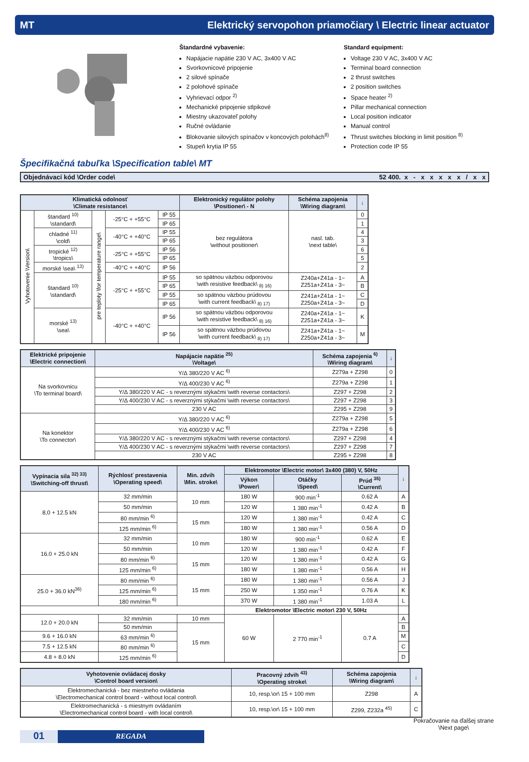MT Elektrický servopohon priamočiary \ Electric linear actuator
Štandardné vybavenie:
Napájacie napätie 230 V AC, 3x400 V AC
Svorkovnicové pripojenie
2 silové spínače
2 polohové spínače
Vyhrievací odpor <sup>2)</sup>
Mechanické pripojenie stlpikové
Miestny ukazovateľ polohy
Ručné ovládanie
Blokovanie silových spínačov v koncových polohách<sup>8)</sup>
Stupeň krytia IP 55
Standard equipment:
Voltage 230 V AC, 3x400 V AC
Terminal board connection
2 thrust switches
2 position switches
Space heater <sup>2)</sup>
Pillar mechanical connection
Local position indicator
Manual control
Thrust switches blocking in limit position <sup>8)</sup>
Protection code IP 55
Špecifikačná tabuľka \Specification table\ MT
Objednávací kód \Order code\ 52 400. x - x x x x x / x x
| Klimatická odolnosť \Climate resistance\ | | | | | Elektronický regulátor polohy \Positioner\ - N | Schéma zapojenia \Wiring diagram\ | ↓ |
| --- | --- | --- | --- | --- | --- | --- | --- |
| Vyhotovenie \Version\ | štandard <sup>10)</sup> \standard\ | pre teploty \for temperature range\ | -25°C + +55°C | IP 55 | bez regulátora \without positioner\ | nasl. tab. \next table\ | 0 |
| | | | | IP 65 | | | 1 |
| | chladné <sup>11)</sup> \cold\ | | -40°C + +40°C | IP 55 | | | 4 |
| | | | | IP 65 | | | 3 |
| | tropické <sup>12)</sup> \tropics\ | | -25°C + +55°C | IP 56 | | | 6 |
| | | | | IP 65 | | | 5 |
| | morské \sea\ <sup>13)</sup> | | -40°C + +40°C | IP 56 | | | 2 |
| | štandard <sup>10)</sup> \standard\ | | -25°C + +55°C | IP 55 | so spätnou väzbou odporovou \with resistive feedback\ <sub>8) 16)</sub> | Z240a+Z41a - 1~ Z251a+Z41a - 3~ | A |
| | | | | IP 65 | | | B |
| | | | | IP 55 | so spätnou väzbou prúdovou \with current feedback\ <sub>8) 17)</sub> | Z241a+Z41a - 1~ Z250a+Z41a - 3~ | C |
| | | | | IP 65 | | | D |
| | morské <sup>13)</sup> \sea\ | | -40°C + +40°C | IP 56 | so spätnou väzbou odporovou \with resistive feedback\ <sub>8) 16)</sub> | Z240a+Z41a - 1~ Z251a+Z41a - 3~ | K |
| | | | | IP 56 | so spätnou väzbou prúdovou \with current feedback\ <sub>8) 17)</sub> | Z241a+Z41a - 1~ Z250a+Z41a - 3~ | M |
| Elektrické pripojenie \Electric connection\ | Napájacie napätie <sup>25)</sup> \Voltage\ | Schéma zapojenia <sup>6)</sup> \Wiring diagram\ | ↓ |
| --- | --- | --- | --- |
| Na svorkovnicu \To terminal board\ | Y/Δ 380/220 V AC <sup>6)</sup> | Z279a + Z298 | 0 |
| | Y/Δ 400/230 V AC <sup>6)</sup> | Z279a + Z298 | 1 |
| | Y/Δ 380/220 V AC - s reverznými stýkačmi \with reverse contactors\ | Z297 + Z298 | 2 |
| | Y/Δ 400/230 V AC - s reverznými stýkačmi \with reverse contactors\ | Z297 + Z298 | 3 |
| | 230 V AC | Z295 + Z298 | 9 |
| Na konektor \To connector\ | Y/Δ 380/220 V AC <sup>6)</sup> | Z279a + Z298 | 5 |
| | Y/Δ 400/230 V AC <sup>6)</sup> | Z279a + Z298 | 6 |
| | Y/Δ 380/220 V AC - s reverznými stýkačmi \with reverse contactors\ | Z297 + Z298 | 4 |
| | Y/Δ 400/230 V AC - s reverznými stýkačmi \with reverse contactors\ | Z297 + Z298 | 7 |
| | 230 V AC | Z295 + Z298 | 8 |
| Vypínacia sila <sup>32) 33)</sup> \Switching-off thrust\ | Rýchlosť prestavenia \Operating speed\ | Min. zdvih \Min. stroke\ | Elektromotor \Electric motor\ 3x400 (380) V, 50Hz | | | ↓ |
| --- | --- | --- | --- | --- | --- | --- |
| | | | Výkon \Power\ | Otáčky \Speed\ | Prúd <sup>35)</sup> \Current\ | |
| 8,0 + 12.5 kN | 32 mm/min | 10 mm | 180 W | 900 min<sup>-1</sup> | 0.62 A | A |
| | 50 mm/min | | 120 W | 1 380 min<sup>-1</sup> | 0.42 A | B |
| | 80 mm/min <sup>6)</sup> | 15 mm | 120 W | 1 380 min<sup>-1</sup> | 0.42 A | C |
| | 125 mm/min <sup>6)</sup> | | 180 W | 1 380 min<sup>-1</sup> | 0.56 A | D |
| 16.0 + 25.0 kN | 32 mm/min | 10 mm | 180 W | 900 min<sup>-1</sup> | 0.62 A | E |
| | 50 mm/min | | 120 W | 1 380 min<sup>-1</sup> | 0.42 A | F |
| | 80 mm/min <sup>6)</sup> | 15 mm | 120 W | 1 380 min<sup>-1</sup> | 0.42 A | G |
| | 125 mm/min <sup>6)</sup> | | 180 W | 1 380 min<sup>-1</sup> | 0.56 A | H |
| 25.0 + 36.0 kN<sup>36)</sup> | 80 mm/min <sup>6)</sup> | 15 mm | 180 W | 1 380 min<sup>-1</sup> | 0.56 A | J |
| | 125 mm/min <sup>6)</sup> | | 250 W | 1 350 min<sup>-1</sup> | 0.76 A | K |
| | 180 mm/min <sup>6)</sup> | | 370 W | 1 380 min<sup>-1</sup> | 1.03 A | L |
| | | | Elektromotor \Electric motor\ 230 V, 50Hz | | | |
| 12.0 + 20.0 kN | 32 mm/min | 10 mm | 60 W | 2 770 min<sup>-1</sup> | 0.7 A | A |
| | 50 mm/min | 15 mm | | | | B |
| 9.6 + 16.0 kN | 63 mm/min <sup>6)</sup> | | | | | M |
| 7.5 + 12.5 kN | 80 mm/min <sup>6)</sup> | | | | | C |
| 4.8 + 8.0 kN | 125 mm/min <sup>6)</sup> | | | | | D |
| Vyhotovenie ovládacej dosky \Control board version\ | Pracovný zdvih <sup>43)</sup> \Operating stroke\ | Schéma zapojenia \Wiring diagram\ | ↓ |
| --- | --- | --- | --- |
| Elektromechanická - bez miestneho ovládania \Electromechanical control board - without local control\ | 10, resp.\or\ 15 + 100 mm | Z298 | A |
| Elektromechanická - s miestnym ovládaním \Electromechanical control board - with local control\ | 10, resp.\or\ 15 + 100 mm | Z299, Z232a <sup>45)</sup> | C |
Pokračovanie na ďalšej strane
\Next page\
01
REGADA